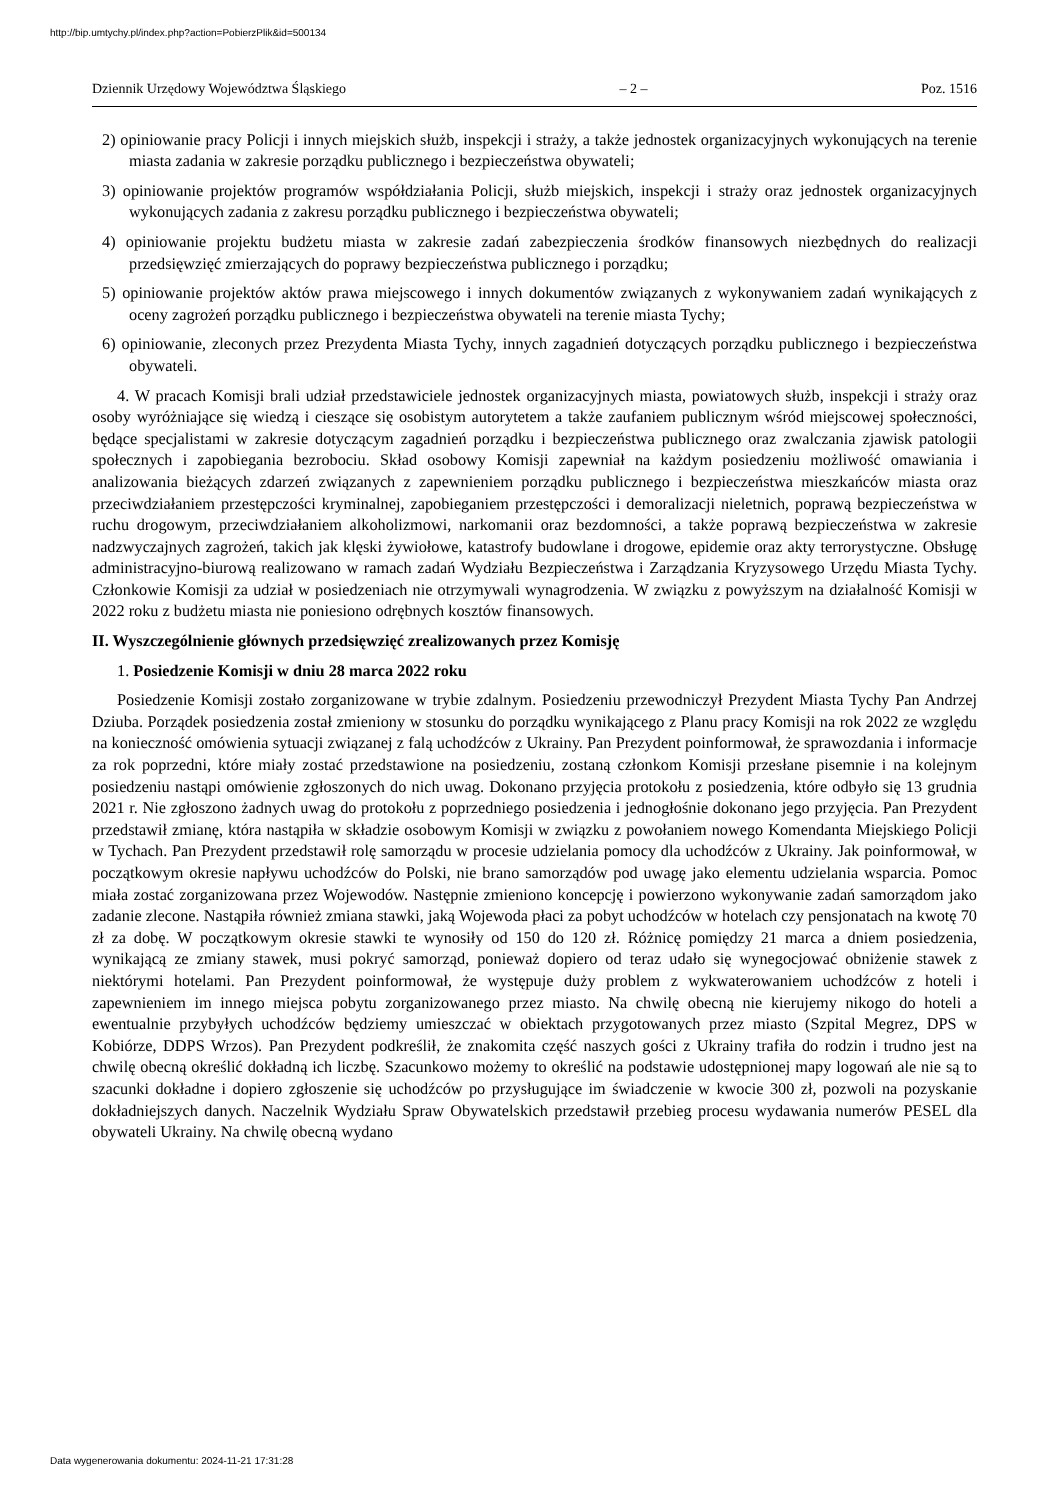http://bip.umtychy.pl/index.php?action=PobierzPlik&id=500134
Dziennik Urzędowy Województwa Śląskiego – 2 – Poz. 1516
2) opiniowanie pracy Policji i innych miejskich służb, inspekcji i straży, a także jednostek organizacyjnych wykonujących na terenie miasta zadania w zakresie porządku publicznego i bezpieczeństwa obywateli;
3) opiniowanie projektów programów współdziałania Policji, służb miejskich, inspekcji i straży oraz jednostek organizacyjnych wykonujących zadania z zakresu porządku publicznego i bezpieczeństwa obywateli;
4) opiniowanie projektu budżetu miasta w zakresie zadań zabezpieczenia środków finansowych niezbędnych do realizacji przedsięwzięć zmierzających do poprawy bezpieczeństwa publicznego i porządku;
5) opiniowanie projektów aktów prawa miejscowego i innych dokumentów związanych z wykonywaniem zadań wynikających z oceny zagrożeń porządku publicznego i bezpieczeństwa obywateli na terenie miasta Tychy;
6) opiniowanie, zleconych przez Prezydenta Miasta Tychy, innych zagadnień dotyczących porządku publicznego i bezpieczeństwa obywateli.
4. W pracach Komisji brali udział przedstawiciele jednostek organizacyjnych miasta, powiatowych służb, inspekcji i straży oraz osoby wyróżniające się wiedzą i cieszące się osobistym autorytetem a także zaufaniem publicznym wśród miejscowej społeczności, będące specjalistami w zakresie dotyczącym zagadnień porządku i bezpieczeństwa publicznego oraz zwalczania zjawisk patologii społecznych i zapobiegania bezrobociu. Skład osobowy Komisji zapewniał na każdym posiedzeniu możliwość omawiania i analizowania bieżących zdarzeń związanych z zapewnieniem porządku publicznego i bezpieczeństwa mieszkańców miasta oraz przeciwdziałaniem przestępczości kryminalnej, zapobieganiem przestępczości i demoralizacji nieletnich, poprawą bezpieczeństwa w ruchu drogowym, przeciwdziałaniem alkoholizmowi, narkomanii oraz bezdomności, a także poprawą bezpieczeństwa w zakresie nadzwyczajnych zagrożeń, takich jak klęski żywiołowe, katastrofy budowlane i drogowe, epidemie oraz akty terrorystyczne. Obsługę administracyjno-biurową realizowano w ramach zadań Wydziału Bezpieczeństwa i Zarządzania Kryzysowego Urzędu Miasta Tychy. Członkowie Komisji za udział w posiedzeniach nie otrzymywali wynagrodzenia. W związku z powyższym na działalność Komisji w 2022 roku z budżetu miasta nie poniesiono odrębnych kosztów finansowych.
II. Wyszczególnienie głównych przedsięwzięć zrealizowanych przez Komisję
1. Posiedzenie Komisji w dniu 28 marca 2022 roku
Posiedzenie Komisji zostało zorganizowane w trybie zdalnym. Posiedzeniu przewodniczył Prezydent Miasta Tychy Pan Andrzej Dziuba. Porządek posiedzenia został zmieniony w stosunku do porządku wynikającego z Planu pracy Komisji na rok 2022 ze względu na konieczność omówienia sytuacji związanej z falą uchodźców z Ukrainy. Pan Prezydent poinformował, że sprawozdania i informacje za rok poprzedni, które miały zostać przedstawione na posiedzeniu, zostaną członkom Komisji przesłane pisemnie i na kolejnym posiedzeniu nastąpi omówienie zgłoszonych do nich uwag. Dokonano przyjęcia protokołu z posiedzenia, które odbyło się 13 grudnia 2021 r. Nie zgłoszono żadnych uwag do protokołu z poprzedniego posiedzenia i jednogłośnie dokonano jego przyjęcia. Pan Prezydent przedstawił zmianę, która nastąpiła w składzie osobowym Komisji w związku z powołaniem nowego Komendanta Miejskiego Policji w Tychach. Pan Prezydent przedstawił rolę samorządu w procesie udzielania pomocy dla uchodźców z Ukrainy. Jak poinformował, w początkowym okresie napływu uchodźców do Polski, nie brano samorządów pod uwagę jako elementu udzielania wsparcia. Pomoc miała zostać zorganizowana przez Wojewodów. Następnie zmieniono koncepcję i powierzono wykonywanie zadań samorządom jako zadanie zlecone. Nastąpiła również zmiana stawki, jaką Wojewoda płaci za pobyt uchodźców w hotelach czy pensjonatach na kwotę 70 zł za dobę. W początkowym okresie stawki te wynosiły od 150 do 120 zł. Różnicę pomiędzy 21 marca a dniem posiedzenia, wynikającą ze zmiany stawek, musi pokryć samorząd, ponieważ dopiero od teraz udało się wynegocjować obniżenie stawek z niektórymi hotelami. Pan Prezydent poinformował, że występuje duży problem z wykwaterowaniem uchodźców z hoteli i zapewnieniem im innego miejsca pobytu zorganizowanego przez miasto. Na chwilę obecną nie kierujemy nikogo do hoteli a ewentualnie przybyłych uchodźców będziemy umieszczać w obiektach przygotowanych przez miasto (Szpital Megrez, DPS w Kobiórze, DDPS Wrzos). Pan Prezydent podkreślił, że znakomita część naszych gości z Ukrainy trafiła do rodzin i trudno jest na chwilę obecną określić dokładną ich liczbę. Szacunkowo możemy to określić na podstawie udostępnionej mapy logowań ale nie są to szacunki dokładne i dopiero zgłoszenie się uchodźców po przysługujące im świadczenie w kwocie 300 zł, pozwoli na pozyskanie dokładniejszych danych. Naczelnik Wydziału Spraw Obywatelskich przedstawił przebieg procesu wydawania numerów PESEL dla obywateli Ukrainy. Na chwilę obecną wydano
Data wygenerowania dokumentu: 2024-11-21 17:31:28